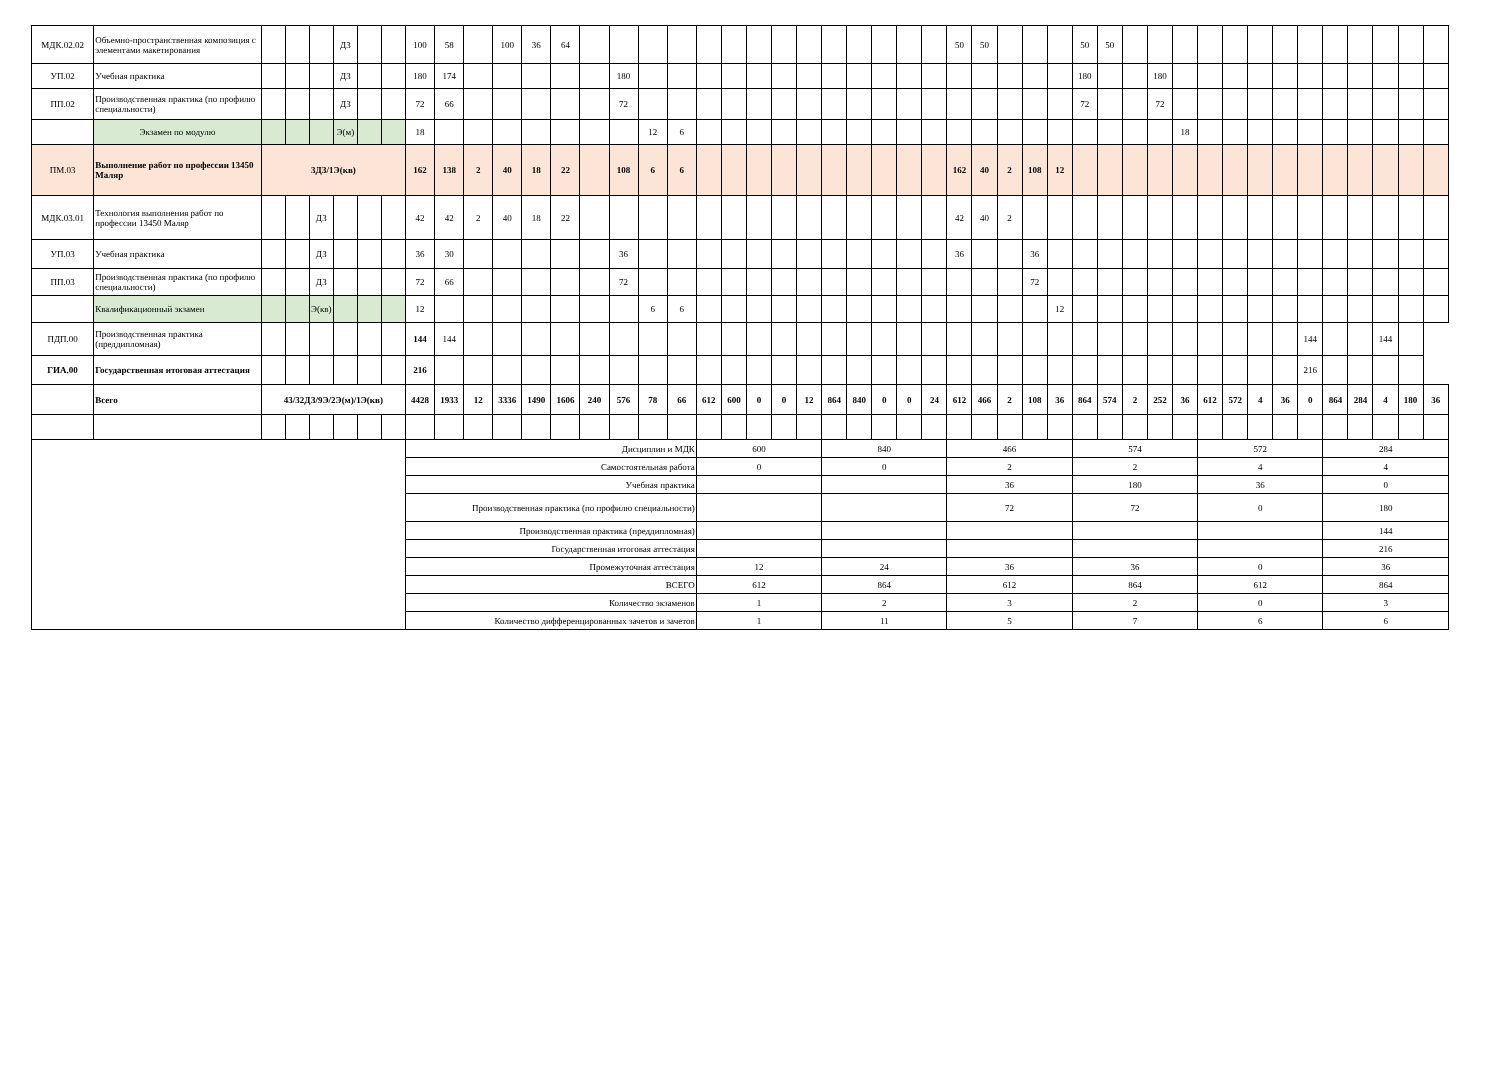| МДК.02.02 | Объемно-пространственная композиция с элементами макетирования | | | | ДЗ | | | 100 | 58 | | 100 | 36 | 64 | | | | | | | | | | | | | | | 50 | 50 | | | | 50 | 50 | | | | | | | | | | | | | |
| УП.02 | Учебная практика | | | | ДЗ | | | 180 | 174 | | | | | | 180 | | | | | | | | | | | | | | | | | | 180 | | | 180 | | | | | | | | | | | |
| ПП.02 | Производственная практика (по профилю специальности) | | | | ДЗ | | | 72 | 66 | | | | | | 72 | | | | | | | | | | | | | | | | | | 72 | | | 72 | | | | | | | | | | | |
| | Экзамен по модулю | | | | Э(м) | | | 18 | | | | | | | | 12 | 6 | | | | | | | | | | | | | | | | | | | | 18 | | | | | | | | | | |
| ПМ.03 | Выполнение работ по профессии 13450 Маляр | 3ДЗ/1Э(кв) | | | | | | 162 | 138 | 2 | 40 | 18 | 22 | | 108 | 6 | 6 | | | | | | | | | | | 162 | 40 | 2 | 108 | 12 | | | | | | | | | | | | | | | |
| МДК.03.01 | Технология выполнения работ по профессии 13450 Маляр | | | ДЗ | | | | 42 | 42 | 2 | 40 | 18 | 22 | | | | | | | | | | | | | | | 42 | 40 | 2 | | | | | | | | | | | | | | | | | |
| УП.03 | Учебная практика | | | ДЗ | | | | 36 | 30 | | | | | | 36 | | | | | | | | | | | | | 36 | | | 36 | | | | | | | | | | | | | | | | |
| ПП.03 | Производственная практика (по профилю специальности) | | | ДЗ | | | | 72 | 66 | | | | | | 72 | | | | | | | | | | | | | | | | 72 | | | | | | | | | | | | | | | | |
| | Квалификационный экзамен | | | Э(кв) | | | | 12 | | | | | | | | 6 | 6 | | | | | | | | | | | | | | | 12 | | | | | | | | | | | | | | | |
| ПДП.00 | Производственная практика (преддипломная) | | | | | | | 144 | 144 | | | | | | | | | | | | | | | | | | | | | | | | | | | | | | | | | 144 | | | 144 | | |
| ГИА.00 | Государственная итоговая аттестация | | | | | | | 216 | | | | | | | | | | | | | | | | | | | | | | | | | | | | | | | | | | 216 | | | | | |
| | Всего | 43/32ДЗ/9Э/2Э(м)/1Э(кв) | | | | | | 4428 | 1933 | 12 | 3336 | 1490 | 1606 | 240 | 576 | 78 | 66 | 612 | 600 | 0 | 0 | 12 | 864 | 840 | 0 | 0 | 24 | 612 | 466 | 2 | 108 | 36 | 864 | 574 | 2 | 252 | 36 | 612 | 572 | 4 | 36 | 0 | 864 | 284 | 4 | 180 | 36 |
| | | | | | | | | Дисциплин и МДК | | | | | | | | | | 600 | | | | | 840 | | | | | 466 | | | | | 574 | | | | | 572 | | | | | 284 | | | | |
| | | | | | | | | Самостоятельная работа | | | | | | | | | | 0 | | | | | 0 | | | | | 2 | | | | | 2 | | | | | 4 | | | | | 4 | | | | |
| | | | | | | | | Учебная практика | | | | | | | | | | | | | | | | | | | | 36 | | | | | 180 | | | | | 36 | | | | | 0 | | | | |
| | | | | | | | | Производственная практика (по профилю специальности) | | | | | | | | | | | | | | | | | | | | 72 | | | | | 72 | | | | | 0 | | | | | 180 | | | | |
| | | | | | | | | Производственная практика (преддипломная) | | | | | | | | | | | | | | | | | | | | | | | | | | | | | | | | | | | 144 | | | | |
| | | | | | | | | Государственная итоговая аттестация | | | | | | | | | | | | | | | | | | | | | | | | | | | | | | | | | | | 216 | | | | |
| | | | | | | | | Промежуточная аттестация | | | | | | | | | | 12 | | | | | 24 | | | | | 36 | | | | | 36 | | | | | 0 | | | | | 36 | | | | |
| | | | | | | | | ВСЕГО | | | | | | | | | | 612 | | | | | 864 | | | | | 612 | | | | | 864 | | | | | 612 | | | | | 864 | | | | |
| | | | | | | | | Количество экзаменов | | | | | | | | | | 1 | | | | | 2 | | | | | 3 | | | | | 2 | | | | | 0 | | | | | 3 | | | | |
| | | | | | | | | Количество дифференцированных зачетов и зачетов | | | | | | | | | | 1 | | | | | 11 | | | | | 5 | | | | | 7 | | | | | 6 | | | | | 6 | | | | |